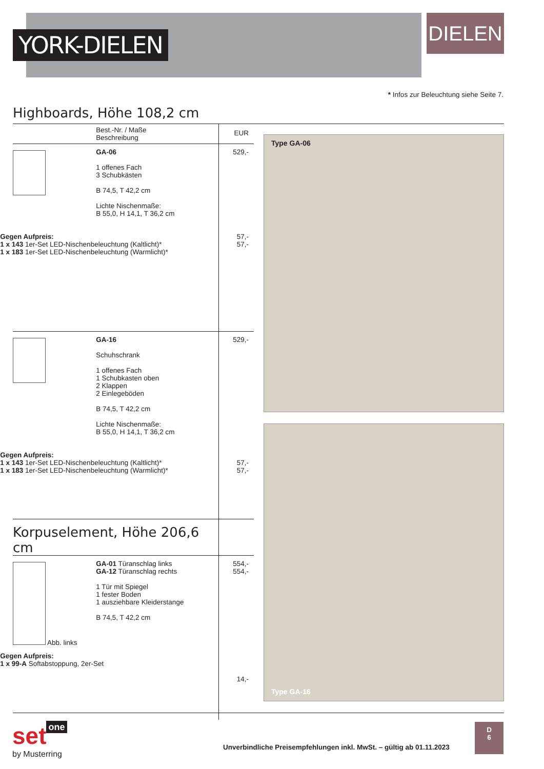YORK-DIELEN
DIELEN
* Infos zur Beleuchtung siehe Seite 7.
Highboards, Höhe 108,2 cm
| | Best.-Nr. / Maße Beschreibung | EUR |
| | GA-06 1 offenes Fach 3 Schubkästen B 74,5, T 42,2 cm Lichte Nischenmaße: B 55,0, H 14,1, T 36,2 cm Gegen Aufpreis: 1 x 143 1er-Set LED-Nischenbeleuchtung (Kaltlicht)* 1 x 183 1er-Set LED-Nischenbeleuchtung (Warmlicht)* | 529,- 57,- 57,- |
| | GA-16 Schuhschrank 1 offenes Fach 1 Schubkasten oben 2 Klappen 2 Einlegeböden B 74,5, T 42,2 cm Lichte Nischenmaße: B 55,0, H 14,1, T 36,2 cm Gegen Aufpreis: 1 x 143 1er-Set LED-Nischenbeleuchtung (Kaltlicht)* 1 x 183 1er-Set LED-Nischenbeleuchtung (Warmlicht)* | 529,- 57,- 57,- |
| Korpuselement, Höhe 206,6 cm | | |
| Abb. links | GA-01 Türanschlag links GA-12 Türanschlag rechts 1 Tür mit Spiegel 1 fester Boden 1 ausziehbare Kleiderstange B 74,5, T 42,2 cm Gegen Aufpreis: 1 x 99-A Softabstoppung, 2er-Set | 554,- 554,- 14,- |
Type GA-06
Type GA-16
set one
by Musterring
Unverbindliche Preisempfehlungen inkl. MwSt. – gültig ab 01.11.2023
D
6